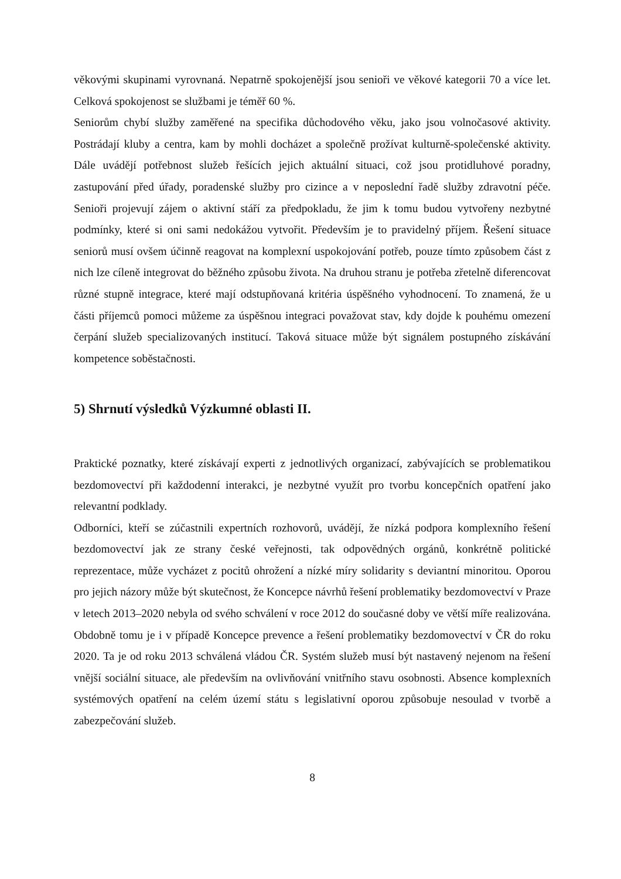věkovými skupinami vyrovnaná. Nepatrně spokojenější jsou senioři ve věkové kategorii 70 a více let. Celková spokojenost se službami je téměř 60 %.
Seniorům chybí služby zaměřené na specifika důchodového věku, jako jsou volnočasové aktivity. Postrádají kluby a centra, kam by mohli docházet a společně prožívat kulturně-společenské aktivity. Dále uvádějí potřebnost služeb řešících jejich aktuální situaci, což jsou protidluhové poradny, zastupování před úřady, poradenské služby pro cizince a v neposlední řadě služby zdravotní péče. Senioři projevují zájem o aktivní stáří za předpokladu, že jim k tomu budou vytvořeny nezbytné podmínky, které si oni sami nedokážou vytvořit. Především je to pravidelný příjem. Řešení situace seniorů musí ovšem účinně reagovat na komplexní uspokojování potřeb, pouze tímto způsobem část z nich lze cíleně integrovat do běžného způsobu života. Na druhou stranu je potřeba zřetelně diferencovat různé stupně integrace, které mají odstupňovaná kritéria úspěšného vyhodnocení. To znamená, že u části příjemců pomoci můžeme za úspěšnou integraci považovat stav, kdy dojde k pouhému omezení čerpání služeb specializovaných institucí. Taková situace může být signálem postupného získávání kompetence soběstačnosti.
5) Shrnutí výsledků Výzkumné oblasti II.
Praktické poznatky, které získávají experti z jednotlivých organizací, zabývajících se problematikou bezdomovectví při každodenní interakci, je nezbytné využít pro tvorbu koncepčních opatření jako relevantní podklady.
Odborníci, kteří se zúčastnili expertních rozhovorů, uvádějí, že nízká podpora komplexního řešení bezdomovectví jak ze strany české veřejnosti, tak odpovědných orgánů, konkrétně politické reprezentace, může vycházet z pocitů ohrožení a nízké míry solidarity s deviantní minoritou. Oporou pro jejich názory může být skutečnost, že Koncepce návrhů řešení problematiky bezdomovectví v Praze v letech 2013–2020 nebyla od svého schválení v roce 2012 do současné doby ve větší míře realizována. Obdobně tomu je i v případě Koncepce prevence a řešení problematiky bezdomovectví v ČR do roku 2020. Ta je od roku 2013 schválená vládou ČR. Systém služeb musí být nastavený nejenom na řešení vnější sociální situace, ale především na ovlivňování vnitřního stavu osobnosti. Absence komplexních systémových opatření na celém území státu s legislativní oporou způsobuje nesoulad v tvorbě a zabezpečování služeb.
8